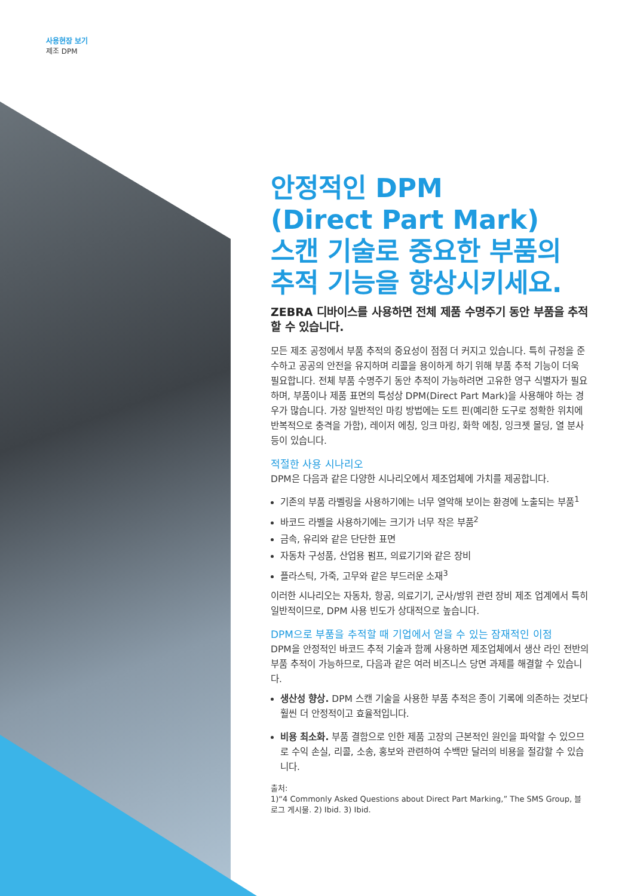사용현장 보기
제조 DPM
안정적인 DPM
(Direct Part Mark)
스캔 기술로 중요한 부품의
추적 기능을 향상시키세요.
ZEBRA 디바이스를 사용하면 전체 제품 수명주기 동안 부품을 추적할 수 있습니다.
모든 제조 공정에서 부품 추적의 중요성이 점점 더 커지고 있습니다. 특히 규정을 준수하고 공공의 안전을 유지하며 리콜을 용이하게 하기 위해 부품 추적 기능이 더욱 필요합니다. 전체 부품 수명주기 동안 추적이 가능하려면 고유한 영구 식별자가 필요하며, 부품이나 제품 표면의 특성상 DPM(Direct Part Mark)을 사용해야 하는 경우가 많습니다. 가장 일반적인 마킹 방법에는 도트 핀(예리한 도구로 정확한 위치에 반복적으로 충격을 가함), 레이저 에칭, 잉크 마킹, 화학 에칭, 잉크젯 몰딩, 열 분사 등이 있습니다.
적절한 사용 시나리오
DPM은 다음과 같은 다양한 시나리오에서 제조업체에 가치를 제공합니다.
기존의 부품 라벨링을 사용하기에는 너무 열악해 보이는 환경에 노출되는 부품<sup>1</sup>
바코드 라벨을 사용하기에는 크기가 너무 작은 부품<sup>2</sup>
금속, 유리와 같은 단단한 표면
자동차 구성품, 산업용 펌프, 의료기기와 같은 장비
플라스틱, 가죽, 고무와 같은 부드러운 소재<sup>3</sup>
이러한 시나리오는 자동차, 항공, 의료기기, 군사/방위 관련 장비 제조 업계에서 특히 일반적이므로, DPM 사용 빈도가 상대적으로 높습니다.
DPM으로 부품을 추적할 때 기업에서 얻을 수 있는 잠재적인 이점
DPM을 안정적인 바코드 추적 기술과 함께 사용하면 제조업체에서 생산 라인 전반의 부품 추적이 가능하므로, 다음과 같은 여러 비즈니스 당면 과제를 해결할 수 있습니다.
생산성 향상. DPM 스캔 기술을 사용한 부품 추적은 종이 기록에 의존하는 것보다 훨씬 더 안정적이고 효율적입니다.
비용 최소화. 부품 결함으로 인한 제품 고장의 근본적인 원인을 파악할 수 있으므로 수익 손실, 리콜, 소송, 홍보와 관련하여 수백만 달러의 비용을 절감할 수 있습니다.
출처:
1)“4 Commonly Asked Questions about Direct Part Marking,” The SMS Group, 블로그 게시물. 2) Ibid. 3) Ibid.